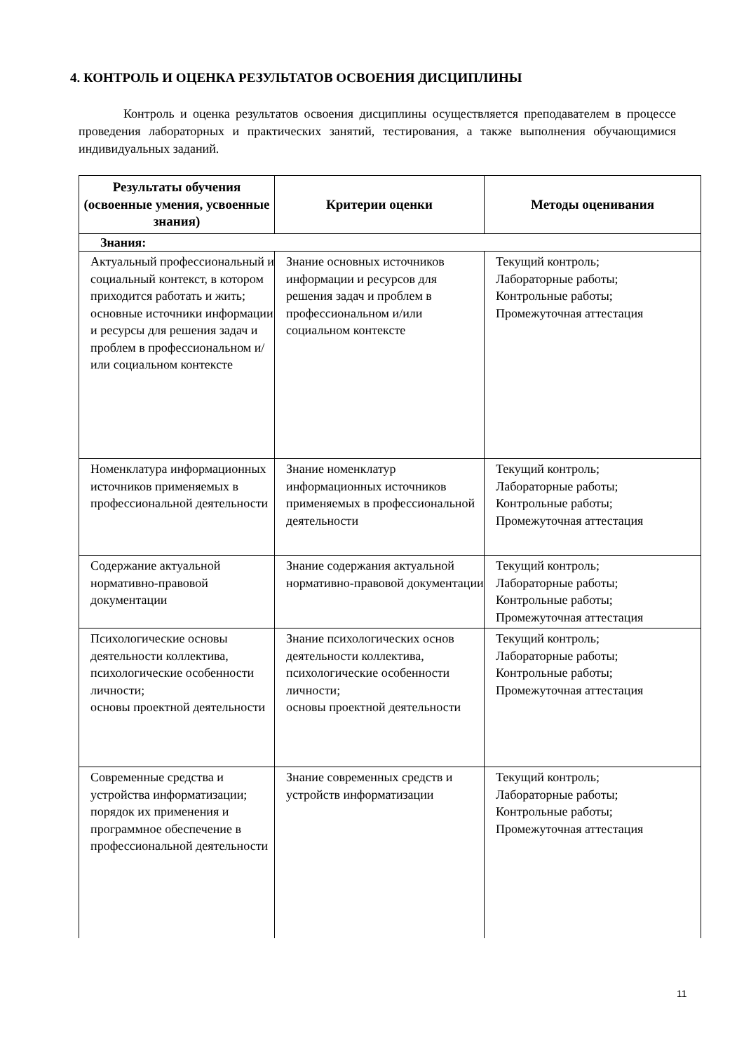4. КОНТРОЛЬ И ОЦЕНКА РЕЗУЛЬТАТОВ ОСВОЕНИЯ ДИСЦИПЛИНЫ
Контроль и оценка результатов освоения дисциплины осуществляется преподавателем в процессе проведения лабораторных и практических занятий, тестирования, а также выполнения обучающимися индивидуальных заданий.
| Результаты обучения (освоенные умения, усвоенные знания) | Критерии оценки | Методы оценивания |
| --- | --- | --- |
| Знания: | | |
| Актуальный профессиональный и социальный контекст, в котором приходится работать и жить; основные источники информации и ресурсы для решения задач и проблем в профессиональном и/или социальном контексте | Знание основных источников информации и ресурсов для решения задач и проблем в профессиональном и/или социальном контексте | Текущий контроль; Лабораторные работы; Контрольные работы; Промежуточная аттестация |
| Номенклатура информационных источников применяемых в профессиональной деятельности | Знание номенклатур информационных источников применяемых в профессиональной деятельности | Текущий контроль; Лабораторные работы; Контрольные работы; Промежуточная аттестация |
| Содержание актуальной нормативно-правовой документации | Знание содержания актуальной нормативно-правовой документации | Текущий контроль; Лабораторные работы; Контрольные работы; Промежуточная аттестация |
| Психологические основы деятельности коллектива, психологические особенности личности; основы проектной деятельности | Знание психологических основ деятельности коллектива, психологические особенности личности; основы проектной деятельности | Текущий контроль; Лабораторные работы; Контрольные работы; Промежуточная аттестация |
| Современные средства и устройства информатизации; порядок их применения и программное обеспечение в профессиональной деятельности | Знание современных средств и устройств информатизации | Текущий контроль; Лабораторные работы; Контрольные работы; Промежуточная аттестация |
11